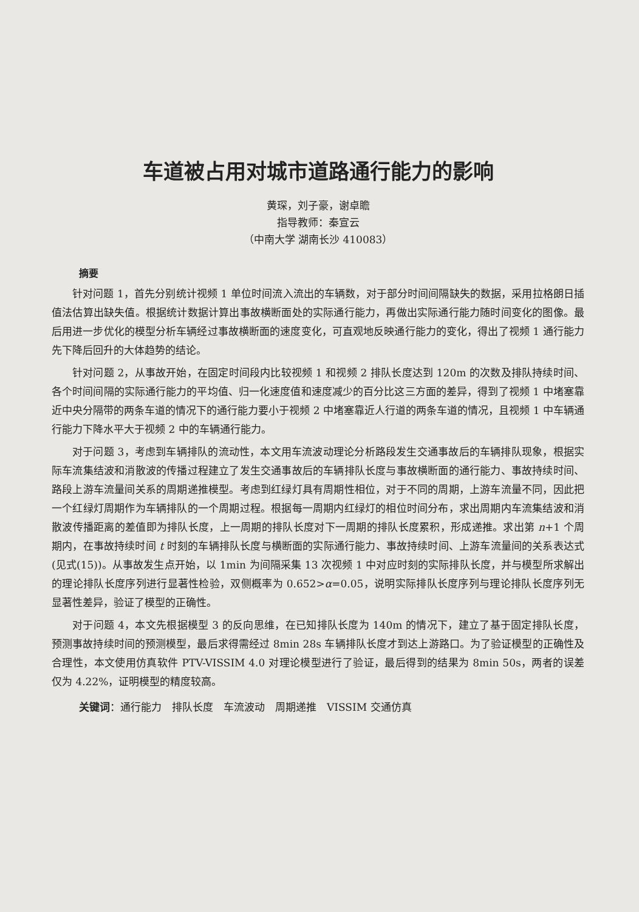车道被占用对城市道路通行能力的影响
黄琛，刘子豪，谢卓瞻
指导教师：秦宣云
（中南大学 湖南长沙 410083）
摘要
针对问题 1，首先分别统计视频 1 单位时间流入流出的车辆数，对于部分时间间隔缺失的数据，采用拉格朗日插值法估算出缺失值。根据统计数据计算出事故横断面处的实际通行能力，再做出实际通行能力随时间变化的图像。最后用进一步优化的模型分析车辆经过事故横断面的速度变化，可直观地反映通行能力的变化，得出了视频 1 通行能力先下降后回升的大体趋势的结论。
针对问题 2，从事故开始，在固定时间段内比较视频 1 和视频 2 排队长度达到 120m 的次数及排队持续时间、各个时间间隔的实际通行能力的平均值、归一化速度值和速度减少的百分比这三方面的差异，得到了视频 1 中堵塞靠近中央分隔带的两条车道的情况下的通行能力要小于视频 2 中堵塞靠近人行道的两条车道的情况，且视频 1 中车辆通行能力下降水平大于视频 2 中的车辆通行能力。
对于问题 3，考虑到车辆排队的流动性，本文用车流波动理论分析路段发生交通事故后的车辆排队现象，根据实际车流集结波和消散波的传播过程建立了发生交通事故后的车辆排队长度与事故横断面的通行能力、事故持续时间、路段上游车流量间关系的周期递推模型。考虑到红绿灯具有周期性相位，对于不同的周期，上游车流量不同，因此把一个红绿灯周期作为车辆排队的一个周期过程。根据每一周期内红绿灯的相位时间分布，求出周期内车流集结波和消散波传播距离的差值即为排队长度，上一周期的排队长度对下一周期的排队长度累积，形成递推。求出第 n+1 个周期内，在事故持续时间 t 时刻的车辆排队长度与横断面的实际通行能力、事故持续时间、上游车流量间的关系表达式(见式(15))。从事故发生点开始，以 1min 为间隔采集 13 次视频 1 中对应时刻的实际排队长度，并与模型所求解出的理论排队长度序列进行显著性检验，双侧概率为 0.652>α=0.05，说明实际排队长度序列与理论排队长度序列无显著性差异，验证了模型的正确性。
对于问题 4，本文先根据模型 3 的反向思维，在已知排队长度为 140m 的情况下，建立了基于固定排队长度，预测事故持续时间的预测模型，最后求得需经过 8min 28s 车辆排队长度才到达上游路口。为了验证模型的正确性及合理性，本文使用仿真软件 PTV-VISSIM 4.0 对理论模型进行了验证，最后得到的结果为 8min 50s，两者的误差仅为 4.22%，证明模型的精度较高。
关键词：通行能力　排队长度　车流波动　周期递推　VISSIM 交通仿真